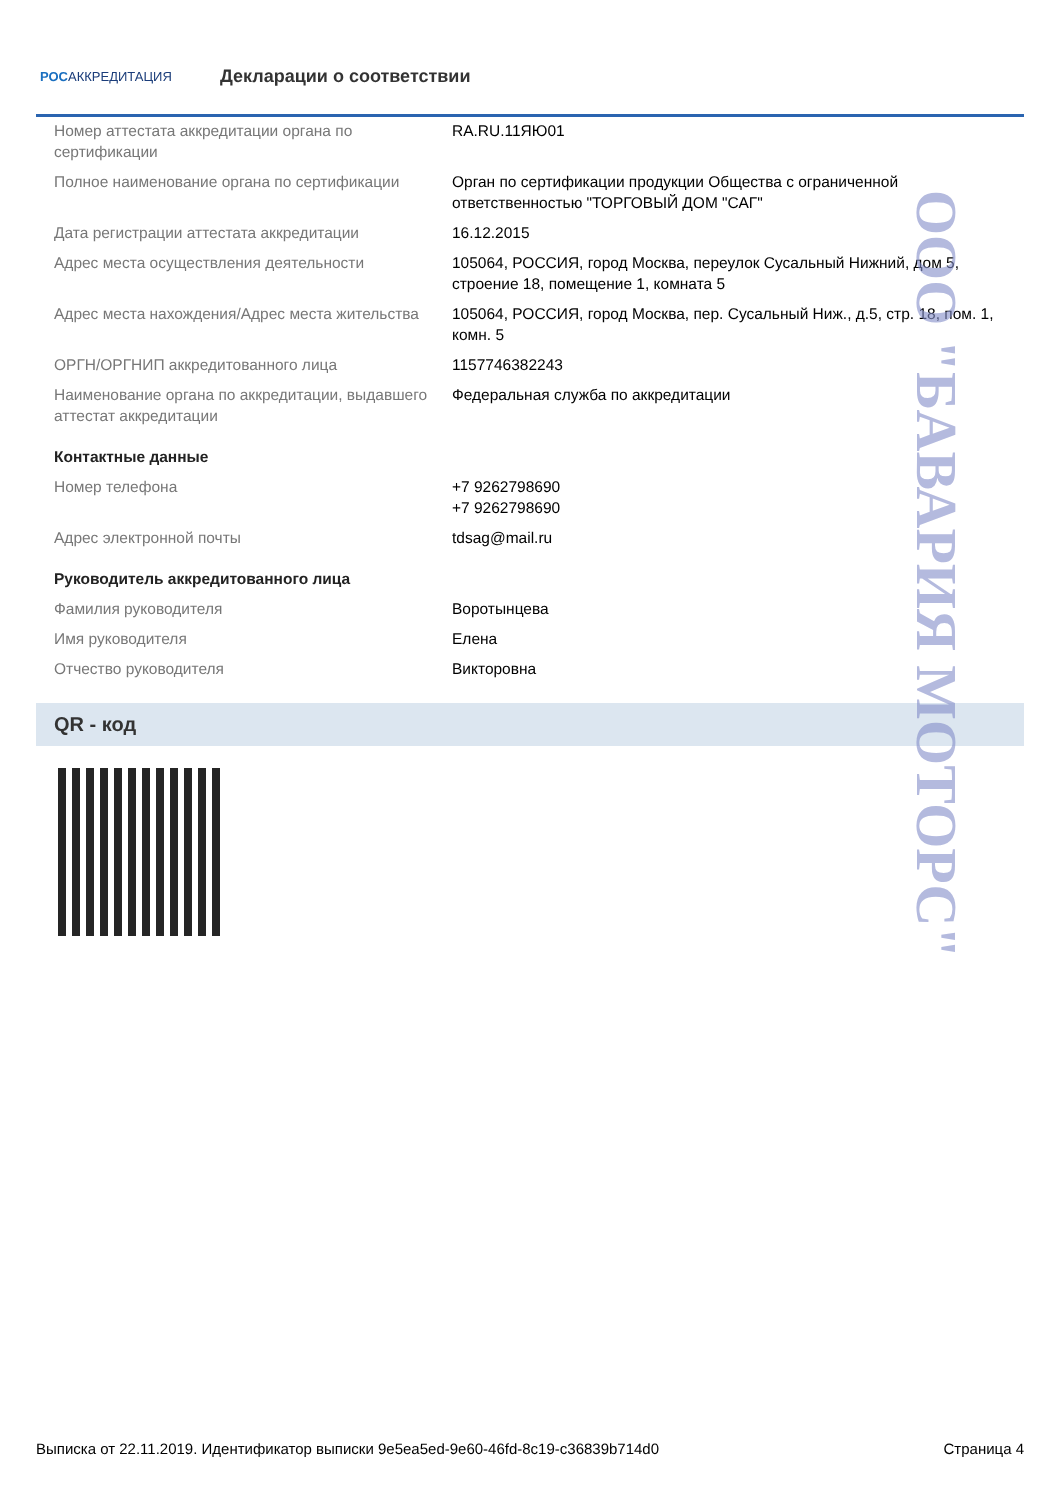РОСАККРЕДИТАЦИЯ
Декларации о соответствии
| Номер аттестата аккредитации органа по сертификации | RA.RU.11ЯЮ01 |
| Полное наименование органа по сертификации | Орган по сертификации продукции Общества с ограниченной ответственностью "ТОРГОВЫЙ ДОМ "САГ" |
| Дата регистрации аттестата аккредитации | 16.12.2015 |
| Адрес места осуществления деятельности | 105064, РОССИЯ, город Москва, переулок Сусальный Нижний, дом 5, строение 18, помещение 1, комната 5 |
| Адрес места нахождения/Адрес места жительства | 105064, РОССИЯ, город Москва, пер. Сусальный Ниж., д.5, стр. 18, пом. 1, комн. 5 |
| ОРГН/ОРГНИП аккредитованного лица | 1157746382243 |
| Наименование органа по аккредитации, выдавшего аттестат аккредитации | Федеральная служба по аккредитации |
| Контактные данные | |
| Номер телефона | +7 9262798690 +7 9262798690 |
| Адрес электронной почты | tdsag@mail.ru |
| Руководитель аккредитованного лица | |
| Фамилия руководителя | Воротынцева |
| Имя руководителя | Елена |
| Отчество руководителя | Викторовна |
QR - код
ООО "БАВАРИЯ МОТОРС"
Выписка от 22.11.2019. Идентификатор выписки 9e5ea5ed-9e60-46fd-8c19-c36839b714d0 Страница 4